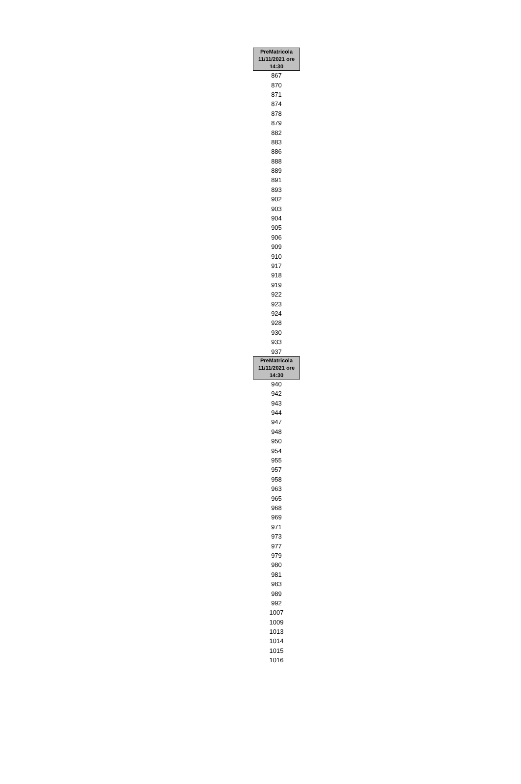| PreMatricola 11/11/2021 ore 14:30 |
| --- |
| 867 |
| 870 |
| 871 |
| 874 |
| 878 |
| 879 |
| 882 |
| 883 |
| 886 |
| 888 |
| 889 |
| 891 |
| 893 |
| 902 |
| 903 |
| 904 |
| 905 |
| 906 |
| 909 |
| 910 |
| 917 |
| 918 |
| 919 |
| 922 |
| 923 |
| 924 |
| 928 |
| 930 |
| 933 |
| 937 |
| PreMatricola 11/11/2021 ore 14:30 |
| 940 |
| 942 |
| 943 |
| 944 |
| 947 |
| 948 |
| 950 |
| 954 |
| 955 |
| 957 |
| 958 |
| 963 |
| 965 |
| 968 |
| 969 |
| 971 |
| 973 |
| 977 |
| 979 |
| 980 |
| 981 |
| 983 |
| 989 |
| 992 |
| 1007 |
| 1009 |
| 1013 |
| 1014 |
| 1015 |
| 1016 |